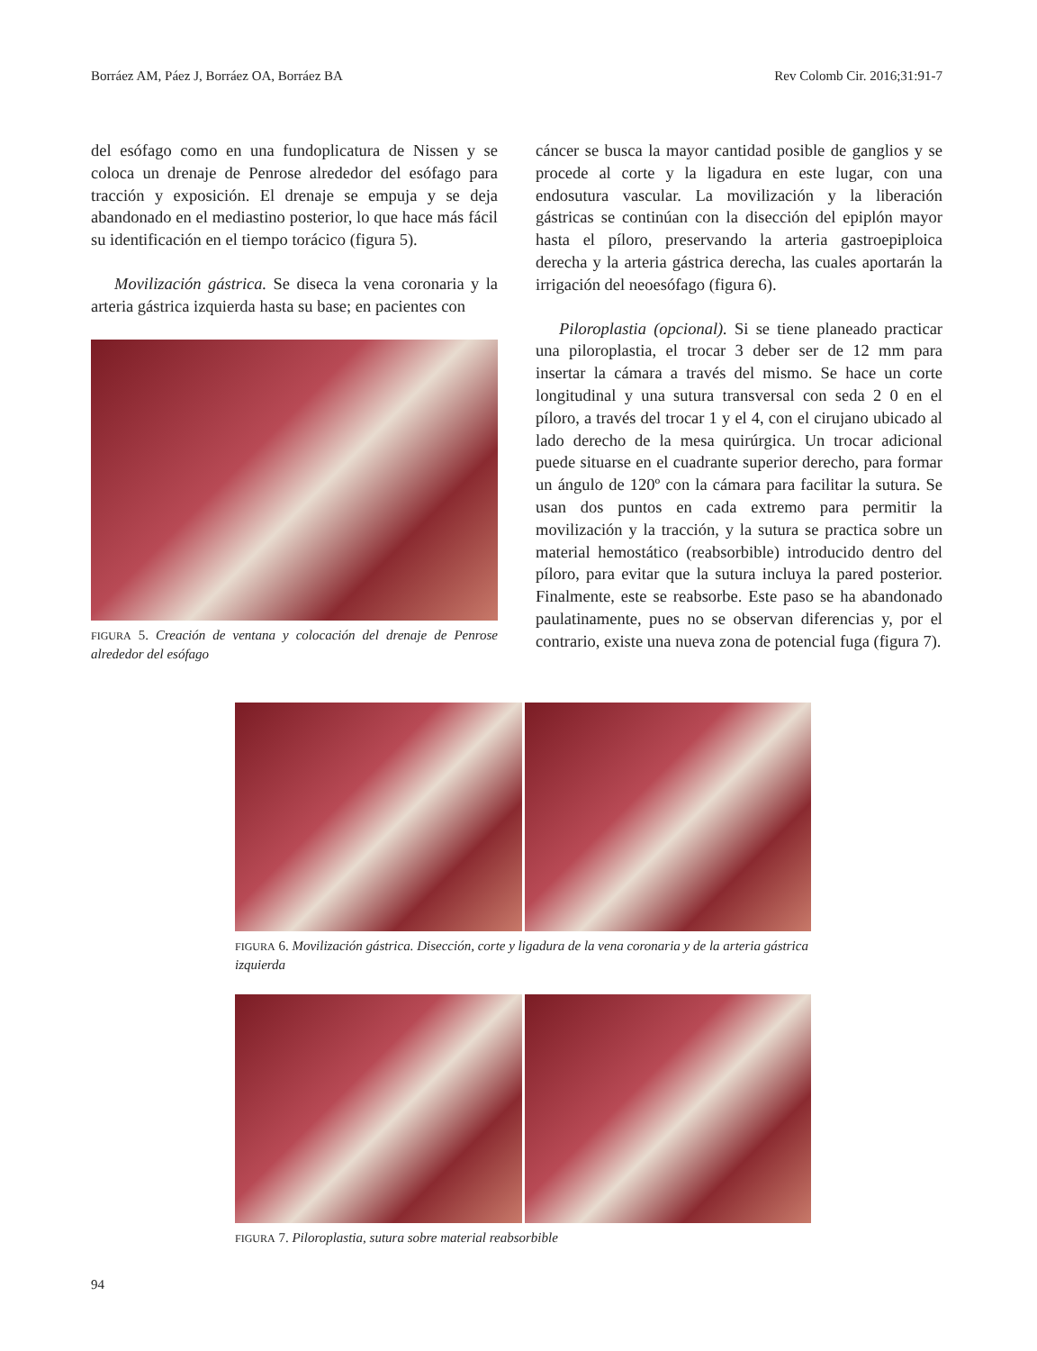Borráez AM, Páez J, Borráez OA, Borráez BA Rev Colomb Cir. 2016;31:91-7
del esófago como en una fundoplicatura de Nissen y se coloca un drenaje de Penrose alrededor del esófago para tracción y exposición. El drenaje se empuja y se deja abandonado en el mediastino posterior, lo que hace más fácil su identificación en el tiempo torácico (figura 5).
Movilización gástrica. Se diseca la vena coronaria y la arteria gástrica izquierda hasta su base; en pacientes con
FIGURA 5. Creación de ventana y colocación del drenaje de Penrose alrededor del esófago
cáncer se busca la mayor cantidad posible de ganglios y se procede al corte y la ligadura en este lugar, con una endosutura vascular. La movilización y la liberación gástricas se continúan con la disección del epiplón mayor hasta el píloro, preservando la arteria gastroepiploica derecha y la arteria gástrica derecha, las cuales aportarán la irrigación del neoesófago (figura 6).
Piloroplastia (opcional). Si se tiene planeado practicar una piloroplastia, el trocar 3 deber ser de 12 mm para insertar la cámara a través del mismo. Se hace un corte longitudinal y una sutura transversal con seda 2 0 en el píloro, a través del trocar 1 y el 4, con el cirujano ubicado al lado derecho de la mesa quirúrgica. Un trocar adicional puede situarse en el cuadrante superior derecho, para formar un ángulo de 120º con la cámara para facilitar la sutura. Se usan dos puntos en cada extremo para permitir la movilización y la tracción, y la sutura se practica sobre un material hemostático (reabsorbible) introducido dentro del píloro, para evitar que la sutura incluya la pared posterior. Finalmente, este se reabsorbe. Este paso se ha abandonado paulatinamente, pues no se observan diferencias y, por el contrario, existe una nueva zona de potencial fuga (figura 7).
FIGURA 6. Movilización gástrica. Disección, corte y ligadura de la vena coronaria y de la arteria gástrica izquierda
FIGURA 7. Piloroplastia, sutura sobre material reabsorbible
94